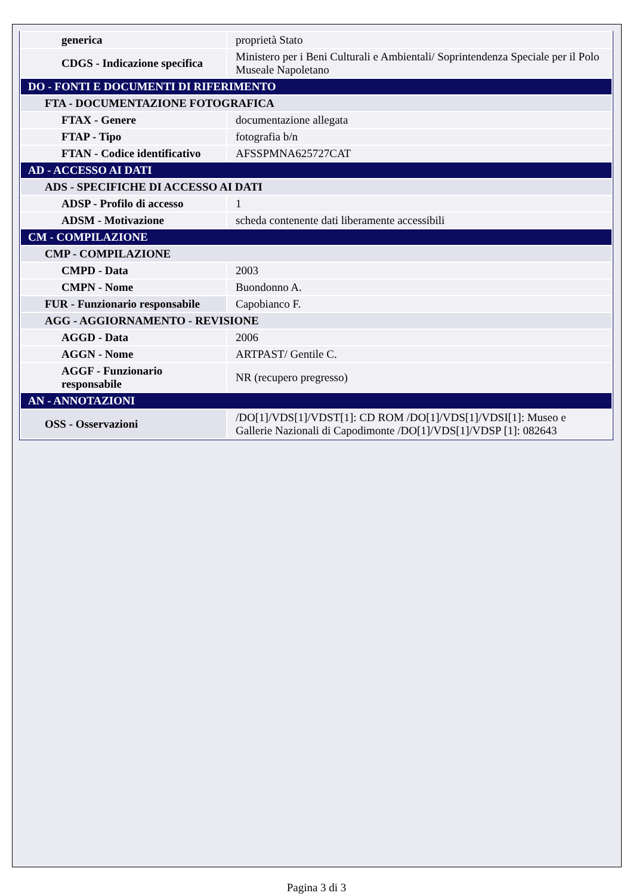| generica | proprietà Stato |
| CDGS - Indicazione specifica | Ministero per i Beni Culturali e Ambientali/ Soprintendenza Speciale per il Polo Museale Napoletano |
| DO - FONTI E DOCUMENTI DI RIFERIMENTO | |
| FTA - DOCUMENTAZIONE FOTOGRAFICA | |
| FTAX - Genere | documentazione allegata |
| FTAP - Tipo | fotografia b/n |
| FTAN - Codice identificativo | AFSSPMNA625727CAT |
| AD - ACCESSO AI DATI | |
| ADS - SPECIFICHE DI ACCESSO AI DATI | |
| ADSP - Profilo di accesso | 1 |
| ADSM - Motivazione | scheda contenente dati liberamente accessibili |
| CM - COMPILAZIONE | |
| CMP - COMPILAZIONE | |
| CMPD - Data | 2003 |
| CMPN - Nome | Buondonno A. |
| FUR - Funzionario responsabile | Capobianco F. |
| AGG - AGGIORNAMENTO - REVISIONE | |
| AGGD - Data | 2006 |
| AGGN - Nome | ARTPAST/ Gentile C. |
| AGGF - Funzionario responsabile | NR (recupero pregresso) |
| AN - ANNOTAZIONI | |
| OSS - Osservazioni | /DO[1]/VDS[1]/VDST[1]: CD ROM /DO[1]/VDS[1]/VDSI[1]: Museo e Gallerie Nazionali di Capodimonte /DO[1]/VDS[1]/VDSP [1]: 082643 |
Pagina 3 di 3